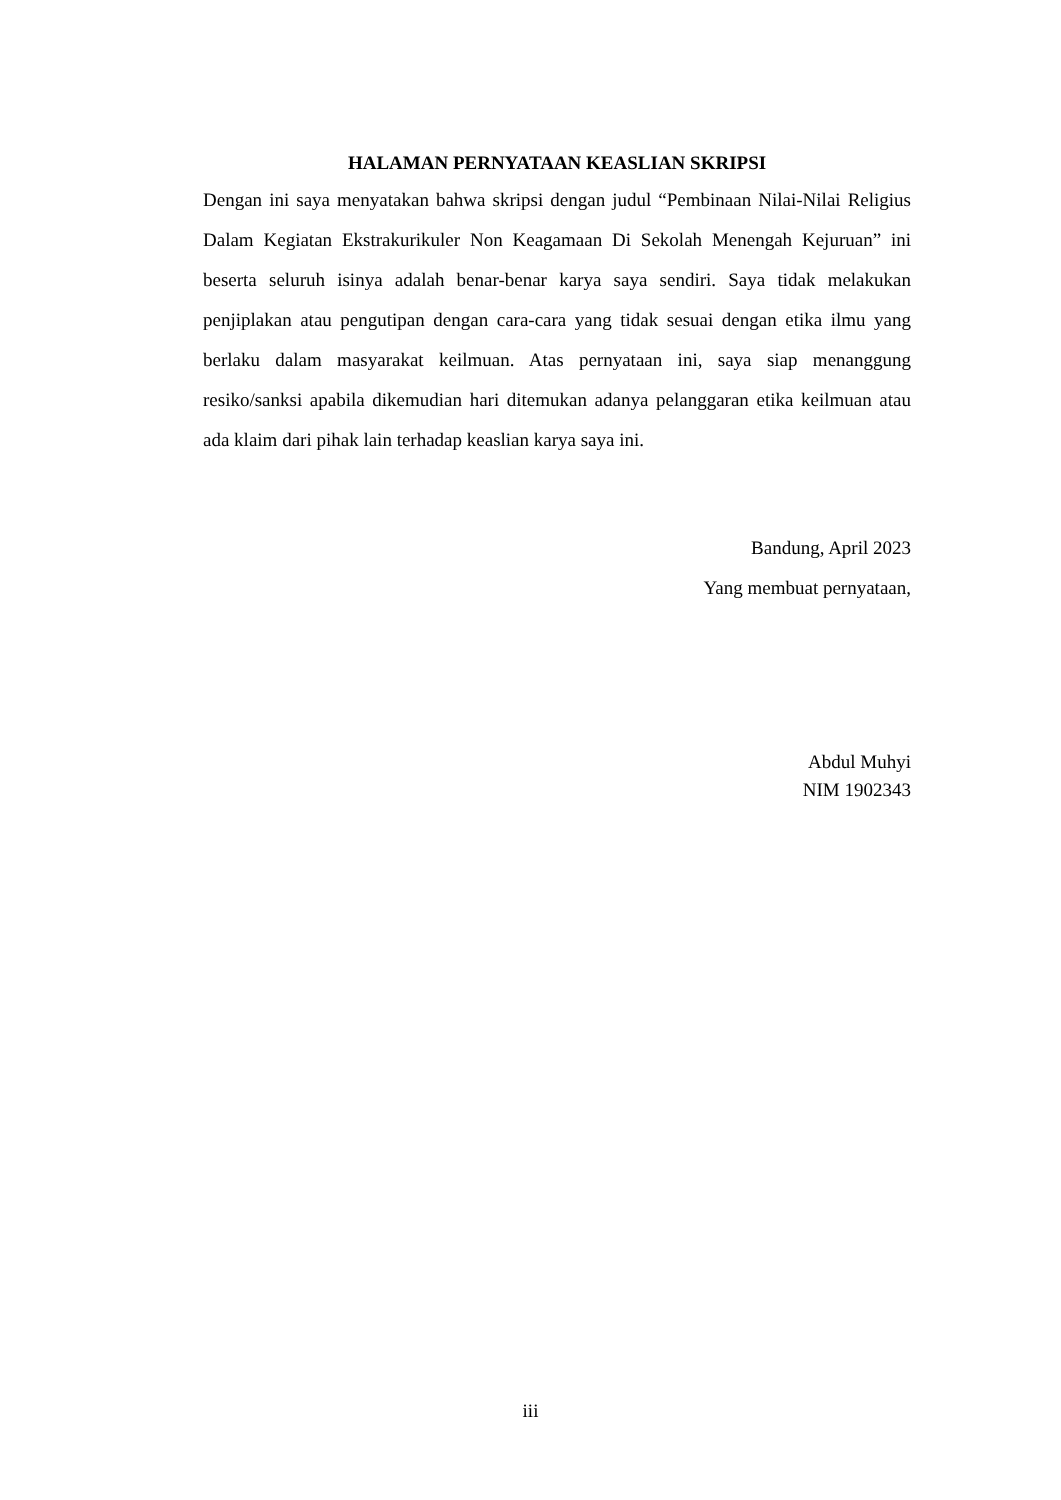HALAMAN PERNYATAAN KEASLIAN SKRIPSI
Dengan ini saya menyatakan bahwa skripsi dengan judul “Pembinaan Nilai-Nilai Religius Dalam Kegiatan Ekstrakurikuler Non Keagamaan Di Sekolah Menengah Kejuruan” ini beserta seluruh isinya adalah benar-benar karya saya sendiri. Saya tidak melakukan penjiplakan atau pengutipan dengan cara-cara yang tidak sesuai dengan etika ilmu yang berlaku dalam masyarakat keilmuan. Atas pernyataan ini, saya siap menanggung resiko/sanksi apabila dikemudian hari ditemukan adanya pelanggaran etika keilmuan atau ada klaim dari pihak lain terhadap keaslian karya saya ini.
Bandung, April 2023
Yang membuat pernyataan,
Abdul Muhyi
NIM 1902343
iii